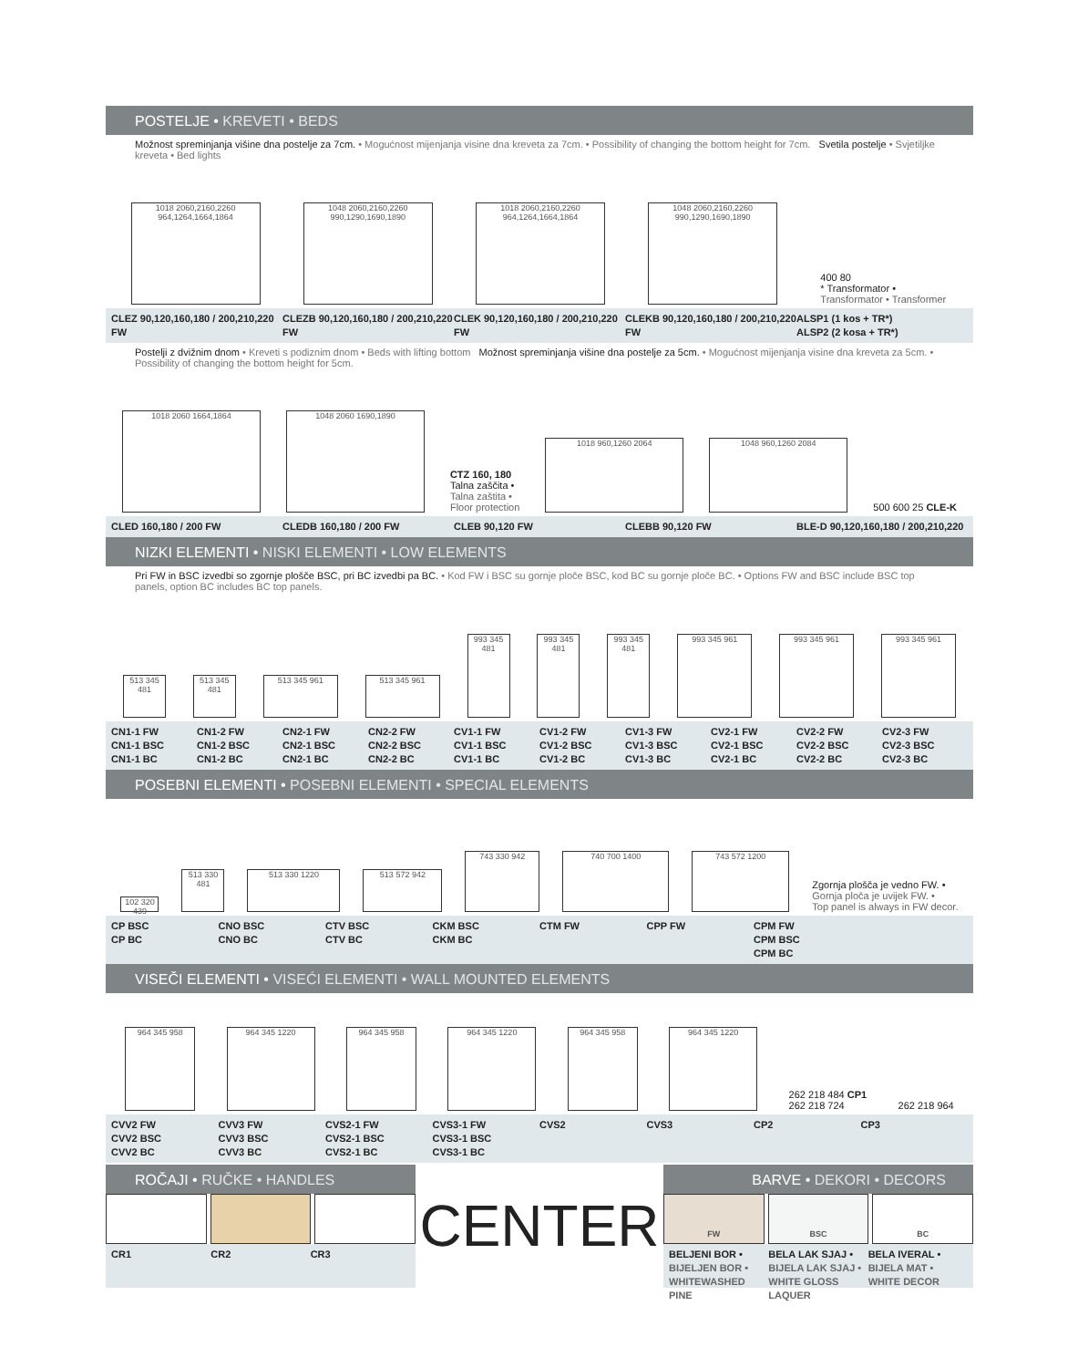POSTELJE • KREVETI • BEDS
Možnost spreminjanja višine dna postelje za 7cm. • Mogućnost mijenjanja visine dna kreveta za 7cm. • Possibility of changing the bottom height for 7cm. Svetila postelje • Svjetiljke kreveta • Bed lights
1018 2060,2160,2260 964,1264,1664,1864
1048 2060,2160,2260 990,1290,1690,1890
1018 2060,2160,2260 964,1264,1664,1864
1048 2060,2160,2260 990,1290,1690,1890
400 80
* Transformator •
Transformator • Transformer
CLEZ 90,120,160,180 / 200,210,220 FW
CLEZB 90,120,160,180 / 200,210,220 FW
CLEK 90,120,160,180 / 200,210,220 FW
CLEKB 90,120,160,180 / 200,210,220 FW
ALSP1 (1 kos + TR*)
ALSP2 (2 kosa + TR*)
Postelji z dvižnim dnom • Kreveti s podiznim dnom • Beds with lifting bottom Možnost spreminjanja višine dna postelje za 5cm. • Mogućnost mijenjanja visine dna kreveta za 5cm. • Possibility of changing the bottom height for 5cm.
1018 2060 1664,1864
1048 2060 1690,1890
CTZ 160, 180
Talna zaščita •
Talna zaštita •
Floor protection
1018 960,1260 2064
1048 960,1260 2084
500 600 25 CLE-K
CLED 160,180 / 200 FW CLEDB 160,180 / 200 FW CLEB 90,120 FW CLEBB 90,120 FW BLE-D 90,120,160,180 / 200,210,220
NIZKI ELEMENTI • NISKI ELEMENTI • LOW ELEMENTS
Pri FW in BSC izvedbi so zgornje plošče BSC, pri BC izvedbi pa BC. • Kod FW i BSC su gornje ploče BSC, kod BC su gornje ploče BC. • Options FW and BSC include BSC top panels, option BC includes BC top panels.
513 345 481
513 345 481
513 345 961
513 345 961
993 345 481
993 345 481
993 345 481
993 345 961
993 345 961
993 345 961
CN1-1 FW
CN1-1 BSC
CN1-1 BC
CN1-2 FW
CN1-2 BSC
CN1-2 BC
CN2-1 FW
CN2-1 BSC
CN2-1 BC
CN2-2 FW
CN2-2 BSC
CN2-2 BC
CV1-1 FW
CV1-1 BSC
CV1-1 BC
CV1-2 FW
CV1-2 BSC
CV1-2 BC
CV1-3 FW
CV1-3 BSC
CV1-3 BC
CV2-1 FW
CV2-1 BSC
CV2-1 BC
CV2-2 FW
CV2-2 BSC
CV2-2 BC
CV2-3 FW
CV2-3 BSC
CV2-3 BC
POSEBNI ELEMENTI • POSEBNI ELEMENTI • SPECIAL ELEMENTS
102 320 439
513 330 481
513 330 1220
513 572 942
743 330 942
740 700 1400
743 572 1200
Zgornja plošča je vedno FW. •
Gornja ploča je uvijek FW. •
Top panel is always in FW decor.
CP BSC
CP BC
CNO BSC
CNO BC
CTV BSC
CTV BC
CKM BSC
CKM BC
CTM FW CPP FW CPM FW
CPM BSC
CPM BC
VISEČI ELEMENTI • VISEĆI ELEMENTI • WALL MOUNTED ELEMENTS
964 345 958
964 345 1220
964 345 958
964 345 1220
964 345 958
964 345 1220
262 218 484 CP1
262 218 724
262 218 964
CVV2 FW
CVV2 BSC
CVV2 BC
CVV3 FW
CVV3 BSC
CVV3 BC
CVS2-1 FW
CVS2-1 BSC
CVS2-1 BC
CVS3-1 FW
CVS3-1 BSC
CVS3-1 BC
CVS2 CVS3 CP2 CP3
ROČAJI • RUČKE • HANDLES
CR1 CR2 CR3
CENTER
BARVE • DEKORI • DECORS
FW BSC BC
BELJENI BOR •
BIJELJEN BOR •
WHITEWASHED PINE
BELA LAK SJAJ •
BIJELA LAK SJAJ •
WHITE GLOSS LAQUER
BELA IVERAL •
BIJELA MAT •
WHITE DECOR